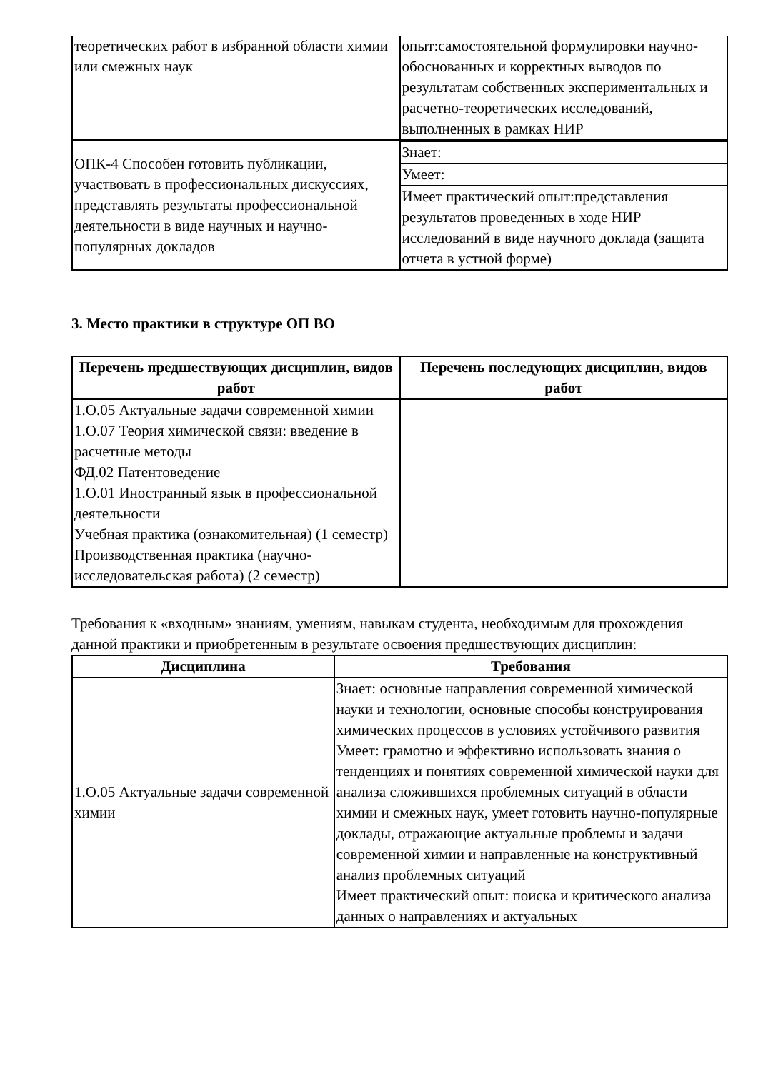| теоретических работ в избранной области химии или смежных наук | опыт:самостоятельной формулировки научно-обоснованных и корректных выводов по результатам собственных экспериментальных и расчетно-теоретических исследований, выполненных в рамках НИР |
| ОПК-4 Способен готовить публикации, участвовать в профессиональных дискуссиях, представлять результаты профессиональной деятельности в виде научных и научно-популярных докладов | Знает: |
| | Умеет: |
| | Имеет практический опыт:представления результатов проведенных в ходе НИР исследований в виде научного доклада (защита отчета в устной форме) |
3. Место практики в структуре ОП ВО
| Перечень предшествующих дисциплин, видов работ | Перечень последующих дисциплин, видов работ |
| --- | --- |
| 1.О.05 Актуальные задачи современной химии 1.О.07 Теория химической связи: введение в расчетные методы ФД.02 Патентоведение 1.О.01 Иностранный язык в профессиональной деятельности Учебная практика (ознакомительная) (1 семестр) Производственная практика (научно-исследовательская работа) (2 семестр) | |
Требования к «входным» знаниям, умениям, навыкам студента, необходимым для прохождения данной практики и приобретенным в результате освоения предшествующих дисциплин:
| Дисциплина | Требования |
| --- | --- |
| 1.О.05 Актуальные задачи современной химии | Знает: основные направления современной химической науки и технологии, основные способы конструирования химических процессов в условиях устойчивого развития Умеет: грамотно и эффективно использовать знания о тенденциях и понятиях современной химической науки для анализа сложившихся проблемных ситуаций в области химии и смежных наук, умеет готовить научно-популярные доклады, отражающие актуальные проблемы и задачи современной химии и направленные на конструктивный анализ проблемных ситуаций Имеет практический опыт: поиска и критического анализа данных о направлениях и актуальных |